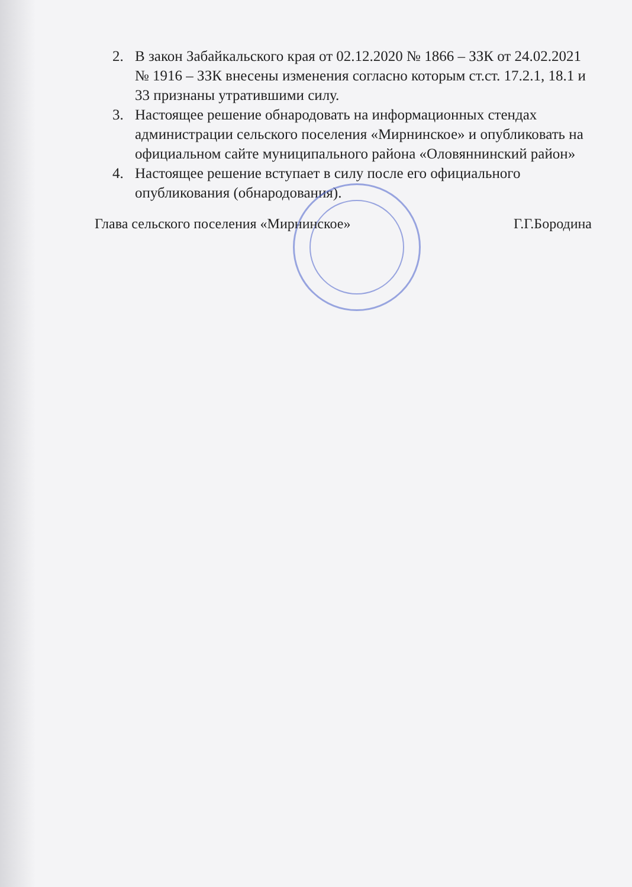2. В закон Забайкальского края от 02.12.2020 № 1866 – ЗЗК от 24.02.2021 № 1916 – ЗЗК внесены изменения согласно которым ст.ст. 17.2.1, 18.1 и 33 признаны утратившими силу.
3. Настоящее решение обнародовать на информационных стендах администрации сельского поселения «Мирнинское» и опубликовать на официальном сайте муниципального района «Оловяннинский район»
4. Настоящее решение вступает в силу после его официального опубликования (обнародования).
Глава сельского поселения «Мирнинское» Г.Г.Бородина